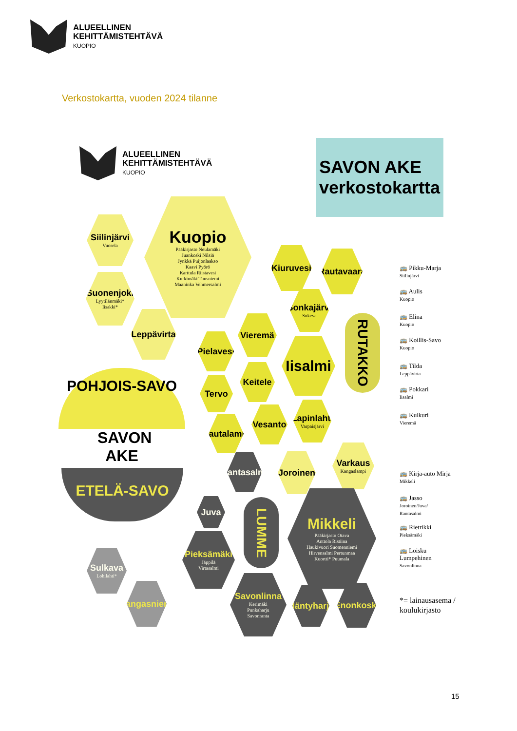ALUEELLINEN
KEHITTÄMISTEHTÄVÄ
KUOPIO
Verkostokartta, vuoden 2024 tilanne
ALUEELLINEN
KEHITTÄMISTEHTÄVÄ
KUOPIO
SAVON AKE
verkostokartta
Kuopio
Pääkirjasto Neulamäki
Juankoski Nilsiä
Jynkkä Puijonlaakso
Kaavi Pyörö
Karttula Riistavesi
Kurkimäki Tuusniemi
Maaninka Vehmersalmi
Siilinjärvi
Vuorela
Suonenjoki
Lyytilänmäki*
Iisakki*
Leppävirta
Kiuruvesi
Rautavaara
Sonkajärvi
Sukeva
Vieremä
Pielavesi
Iisalmi
Keitele
Tervo
Vesanto
Lapinlahti
Varpaisjärvi
Rautalampi
RUTAKKO
POHJOIS-SAVO
SAVON
AKE
ETELÄ-SAVO
Rantasalmi Joroinen
Varkaus
Kangaslampi
Juva
LUMME
Mikkeli
Pääkirjasto Otava
Anttola Ristiina
Haukivuori Suomenniemi
Hirvensalmi Pertunmaa
Kuortti* Puumala
Pieksämäki
Jäppilä
Virtasalmi
Sulkava
Lohilahti*
Kangasniemi
Savonlinna
Kerimäki
Punkaharju
Savonranta
Mäntyharju Enonkoski
🚌 Pikku-Marja
Siilinjärvi
🚌 Aulis
Kuopio
🚌 Elina
Kuopio
🚌 Koillis-Savo
Kuopio
🚌 Tilda
Leppävirta
🚌 Pokkari
Iisalmi
🚌 Kulkuri
Vieremä
🚌 Kirja-auto Mirja
Mikkeli
🚌 Jasso
Joroinen/Juva/
Rantasalmi
🚌 Rietrikki
Pieksämäki
🚌 Loisku
Lumpehinen
Savonlinna
*= lainausasema /
koulukirjasto
15